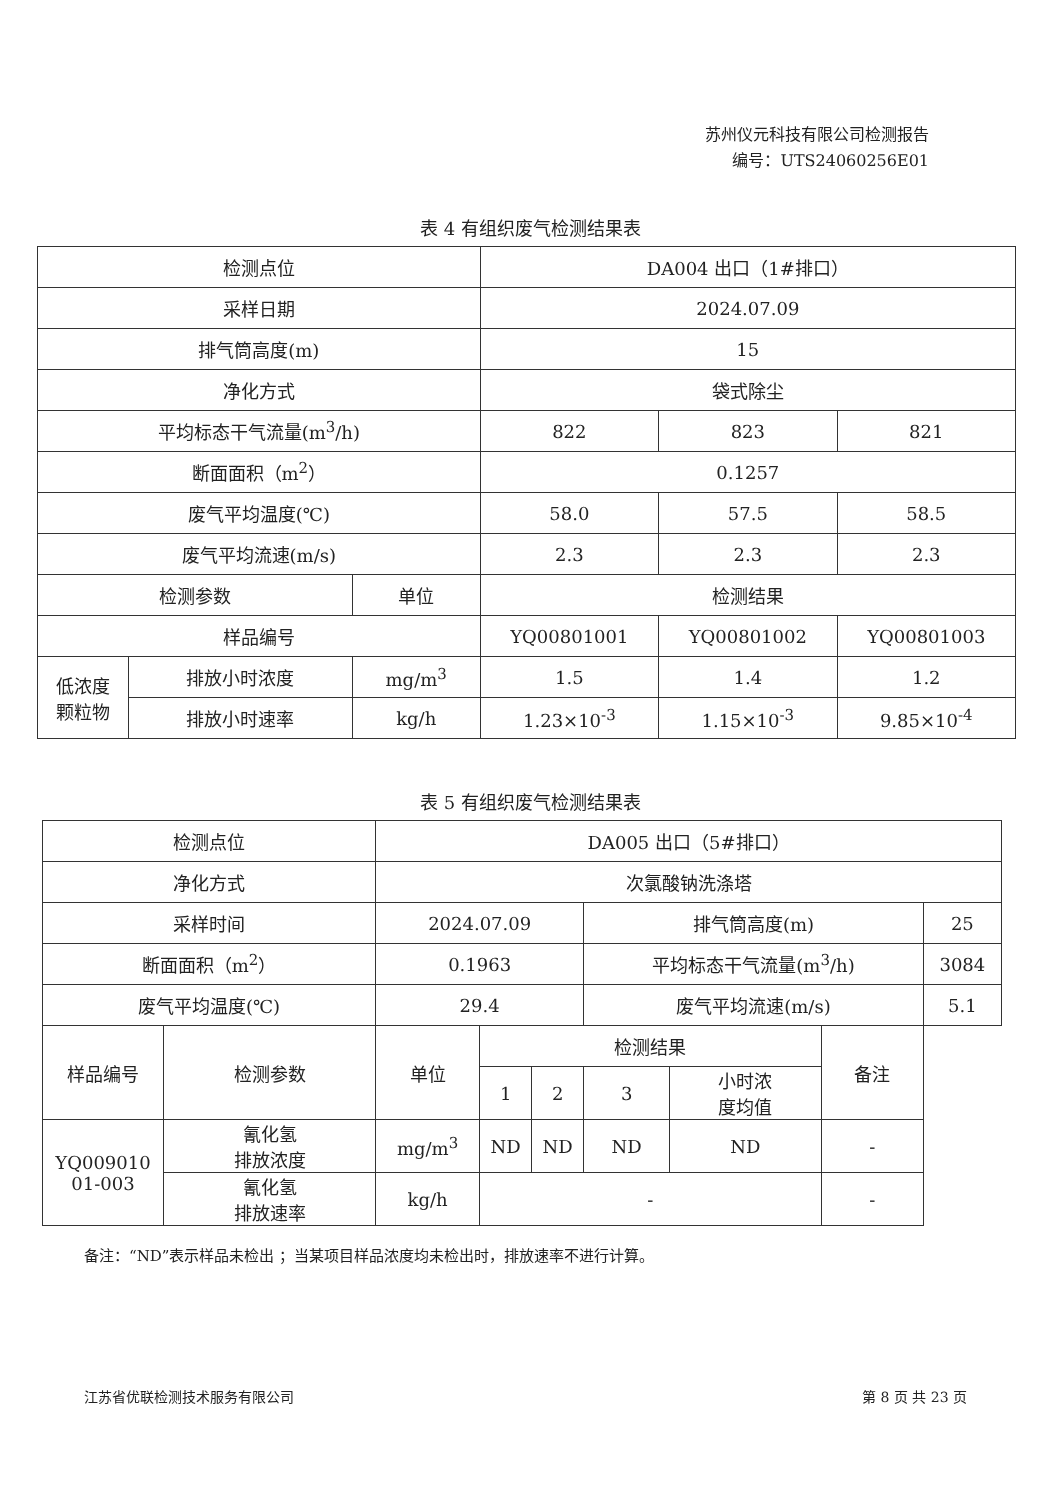苏州仪元科技有限公司检测报告
编号：UTS24060256E01
表 4 有组织废气检测结果表
| 检测点位 | | | DA004 出口（1#排口） | | |
| 采样日期 | | | 2024.07.09 | | |
| 排气筒高度(m) | | | 15 | | |
| 净化方式 | | | 袋式除尘 | | |
| 平均标态干气流量(m<sup>3</sup>/h) | | | 822 | 823 | 821 |
| 断面面积（m<sup>2</sup>） | | | 0.1257 | | |
| 废气平均温度(℃) | | | 58.0 | 57.5 | 58.5 |
| 废气平均流速(m/s) | | | 2.3 | 2.3 | 2.3 |
| 检测参数 | | 单位 | 检测结果 | | |
| 样品编号 | | | YQ00801001 | YQ00801002 | YQ00801003 |
| 低浓度 颗粒物 | 排放小时浓度 | mg/m<sup>3</sup> | 1.5 | 1.4 | 1.2 |
| | 排放小时速率 | kg/h | 1.23×10<sup>-3</sup> | 1.15×10<sup>-3</sup> | 9.85×10<sup>-4</sup> |
表 5 有组织废气检测结果表
| 检测点位 | | DA005 出口（5#排口） | | | | | | |
| 净化方式 | | 次氯酸钠洗涤塔 | | | | | | |
| 采样时间 | | 2024.07.09 | | | 排气筒高度(m) | | | 25 |
| 断面面积（m<sup>2</sup>） | | 0.1963 | | | 平均标态干气流量(m<sup>3</sup>/h) | | | 3084 |
| 废气平均温度(℃) | | 29.4 | | | 废气平均流速(m/s) | | | 5.1 |
| 样品编号 | 检测参数 | 单位 | 检测结果 | | | | 备注 | |
| | | | 1 | 2 | 3 | 小时浓 度均值 | | |
| YQ009010 01-003 | 氰化氢 排放浓度 | mg/m<sup>3</sup> | ND | ND | ND | ND | - | |
| | 氰化氢 排放速率 | kg/h | - | | | | - | |
备注：“ND”表示样品未检出 ；当某项目样品浓度均未检出时，排放速率不进行计算。
江苏省优联检测技术服务有限公司 第 8 页 共 23 页